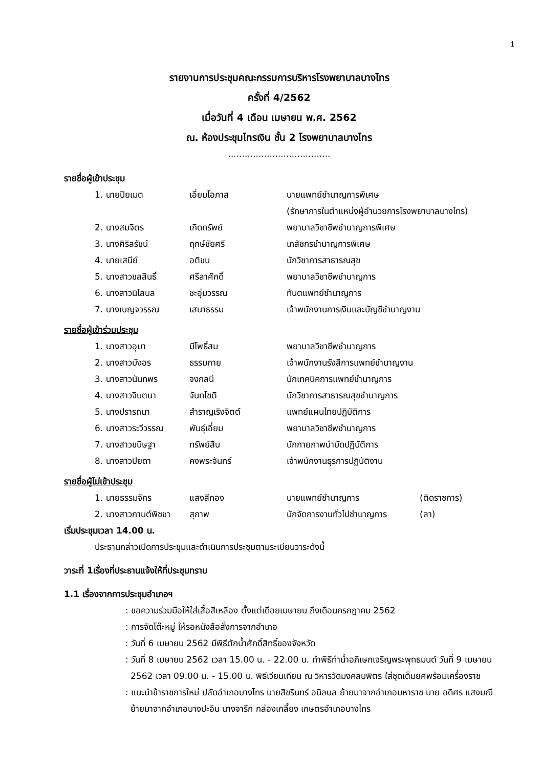1
รายงานการประชุมคณะกรรมการบริหารโรงพยาบาลบางไทร
ครั้งที่ 4/2562
เมื่อวันที่ 4 เดือน เมษายน พ.ศ. 2562
ณ. ห้องประชุมไทรเงิน ชั้น 2 โรงพยาบาลบางไทร
.....................................
รายชื่อผู้เข้าประชุม
| 1. นายปิยเมต | เอี่ยมโอภาส | นายแพทย์ชำนาญการพิเศษ (รักษาการในตำแหน่งผู้อำนวยการโรงพยาบาลบางไทร) |
| 2. นางสมจิตร | เกิดทรัพย์ | พยาบาลวิชาชีพชำนาญการพิเศษ |
| 3. นางศิริลรัชน์ | ฤกษ์ชัยศรี | เภสัชกรชำนาญการพิเศษ |
| 4. นายเสนีย์ | อติชน | นักวิชาการสาธารณสุข |
| 5. นางสาวชลสินธิ์ | ศรีลาศักดิ์ | พยาบาลวิชาชีพชำนาญการ |
| 6. นางสาวนิโลบล | ชะอุ่มวรรณ | ทันตแพทย์ชำนาญการ |
| 7. นางเบญจวรรณ | เสนาธรรม | เจ้าพนักงานการเงินและบัญชีชำนาญงาน |
รายชื่อผู้เข้าร่วมประชุม
| 1. นางสาวอุมา | มีโพธิ์สม | พยาบาลวิชาชีพชำนาญการ |
| 2. นางสาวบังอร | ธรรมกาย | เจ้าพนักงานรังสีการแพทย์ชำนาญงาน |
| 3. นางสาวนันทพร | จงกลนี | นักเทคนิคการแพทย์ชำนาญการ |
| 4. นางสาวจินตนา | จันทโชติ | นักวิชาการสาธารณสุขชำนาญการ |
| 5. นางปรารถนา | สำราญเริงจิตต์ | แพทย์แผนไทยปฏิบัติการ |
| 6. นางสาวระวีวรรณ | พันธุ์เอี่ยม | พยาบาลวิชาชีพชำนาญการ |
| 7. นางสาวขนิษฐา | ทรัพย์สืบ | นักกายภาพบำบัดปฏิบัติการ |
| 8. นางสาวปิยดา | คงพระจันทร์ | เจ้าพนักงานธุรการปฏิบัติงาน |
รายชื่อผู้ไม่เข้าประชุม
| 1. นายธรรมจักร | แสงสีทอง | นายแพทย์ชำนาญการ | (ติดราชการ) |
| 2. นางสาวกานต์พิชชา | สุภาพ | นักจัดการงานทั่วไปชำนาญการ | (ลา) |
เริ่มประชุมเวลา 14.00 น.
ประธานกล่าวเปิดการประชุมและดำเนินการประชุมตามระเบียบวาระดังนี้
วาระที่ 1เรื่องที่ประธานแจ้งให้ที่ประชุมทราบ
1.1 เรื่องจากการประชุมอำเภอฯ
: ขอความร่วมมือให้ใส่เสื้อสีเหลือง ตั้งแต่เดือยเมษายน ถึงเดือนกรกฎาคม 2562
: การจัดโต๊ะหมู่ ให้รอหนังสือสั่งการจากอำเภอ
: วันที่ 6 เมษายน 2562 มีพิธีตักน้ำศักดิ์สิทธิ์ของจังหวัด
: วันที่ 8 เมษายน 2562 เวลา 15.00 น. - 22.00 น. ทำพิธีทำน้ำอภิเษกเจริญพระพุทธมนต์ วันที่ 9 เมษายน 2562 เวลา 09.00 น. - 15.00 น. พิธีเวียนเทียน ณ วิหารวัดมงคลบพิตร ใส่ชุดเต็มยศพร้อมเครื่องราช
: แนะนำข้าราชการใหม่ ปลัดอำเภอบางไทร นายสิขรินทร์ อนิลบล ย้ายมาจากอำเภอมหาราช นาย อดิศร แสงมณี ย้ายมาจากอำเภอบางปะอิน นางจารึก กล่องเกลี้ยง เกษตรอำเภอบางไทร